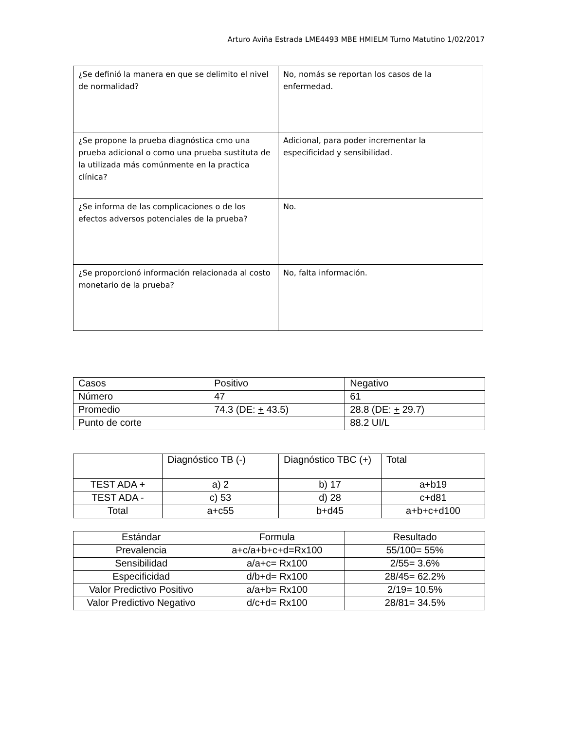Arturo Aviña Estrada LME4493 MBE HMIELM Turno Matutino 1/02/2017
| ¿Se definió la manera en que se delimito el nivel de normalidad? | No, nomás se reportan los casos de la enfermedad. |
| ¿Se propone la prueba diagnóstica cmo una prueba adicional o como una prueba sustituta de la utilizada más comúnmente en la practica clínica? | Adicional, para poder incrementar la especificidad y sensibilidad. |
| ¿Se informa de las complicaciones o de los efectos adversos potenciales de la prueba? | No. |
| ¿Se proporcionó información relacionada al costo monetario de la prueba? | No, falta información. |
| Casos | Positivo | Negativo |
| Número | 47 | 61 |
| Promedio | 74.3 (DE: + 43.5) | 28.8 (DE: + 29.7) |
| Punto de corte | | 88.2 UI/L |
| | Diagnóstico TB (-) | Diagnóstico TBC (+) | Total |
| TEST ADA + | a) 2 | b) 17 | a+b19 |
| TEST ADA - | c) 53 | d) 28 | c+d81 |
| Total | a+c55 | b+d45 | a+b+c+d100 |
| Estándar | Formula | Resultado |
| --- | --- | --- |
| Prevalencia | a+c/a+b+c+d=Rx100 | 55/100= 55% |
| Sensibilidad | a/a+c= Rx100 | 2/55= 3.6% |
| Especificidad | d/b+d= Rx100 | 28/45= 62.2% |
| Valor Predictivo Positivo | a/a+b= Rx100 | 2/19= 10.5% |
| Valor Predictivo Negativo | d/c+d= Rx100 | 28/81= 34.5% |